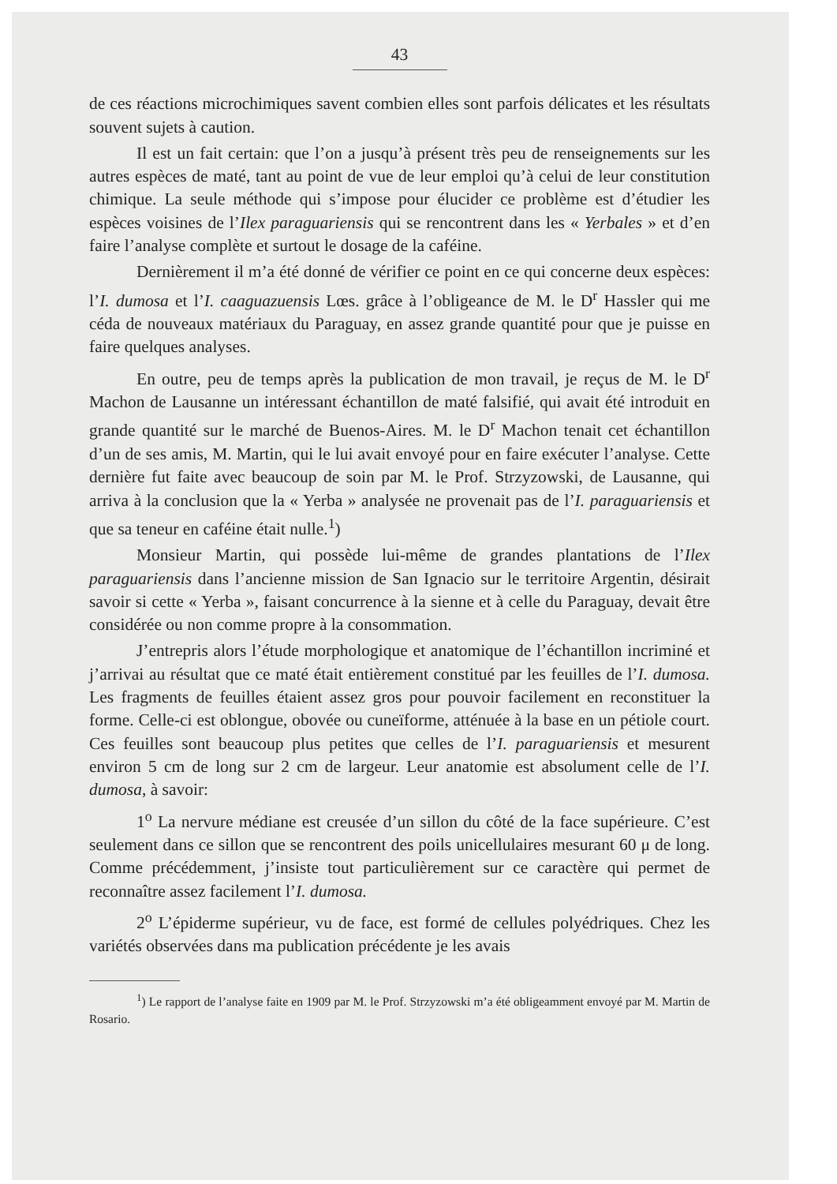43
de ces réactions microchimiques savent combien elles sont parfois délicates et les résultats souvent sujets à caution.
Il est un fait certain: que l’on a jusqu’à présent très peu de renseignements sur les autres espèces de maté, tant au point de vue de leur emploi qu’à celui de leur constitution chimique. La seule méthode qui s’impose pour élucider ce problème est d’étudier les espèces voisines de l’Ilex paraguariensis qui se rencontrent dans les « Yerbales » et d’en faire l’analyse complète et surtout le dosage de la caféine.
Dernièrement il m’a été donné de vérifier ce point en ce qui concerne deux espèces: l’I. dumosa et l’I. caaguazuensis Lœs. grâce à l’obligeance de M. le D<sup>r</sup> Hassler qui me céda de nouveaux matériaux du Paraguay, en assez grande quantité pour que je puisse en faire quelques analyses.
En outre, peu de temps après la publication de mon travail, je reçus de M. le D<sup>r</sup> Machon de Lausanne un intéressant échantillon de maté falsifié, qui avait été introduit en grande quantité sur le marché de Buenos-Aires. M. le D<sup>r</sup> Machon tenait cet échantillon d’un de ses amis, M. Martin, qui le lui avait envoyé pour en faire exécuter l’analyse. Cette dernière fut faite avec beaucoup de soin par M. le Prof. Strzyzowski, de Lausanne, qui arriva à la conclusion que la « Yerba » analysée ne provenait pas de l’I. paraguariensis et que sa teneur en caféine était nulle.<sup>1</sup>)
Monsieur Martin, qui possède lui-même de grandes plantations de l’Ilex paraguariensis dans l’ancienne mission de San Ignacio sur le territoire Argentin, désirait savoir si cette « Yerba », faisant concurrence à la sienne et à celle du Paraguay, devait être considérée ou non comme propre à la consommation.
J’entrepris alors l’étude morphologique et anatomique de l’échantillon incriminé et j’arrivai au résultat que ce maté était entièrement constitué par les feuilles de l’I. dumosa. Les fragments de feuilles étaient assez gros pour pouvoir facilement en reconstituer la forme. Celle-ci est oblongue, obovée ou cuneïforme, atténuée à la base en un pétiole court. Ces feuilles sont beaucoup plus petites que celles de l’I. paraguariensis et mesurent environ 5 cm de long sur 2 cm de largeur. Leur anatomie est absolument celle de l’I. dumosa, à savoir:
1<sup>o</sup> La nervure médiane est creusée d’un sillon du côté de la face supérieure. C’est seulement dans ce sillon que se rencontrent des poils unicellulaires mesurant 60 μ de long. Comme précédemment, j’insiste tout particulièrement sur ce caractère qui permet de reconnaître assez facilement l’I. dumosa.
2<sup>o</sup> L’épiderme supérieur, vu de face, est formé de cellules polyédriques. Chez les variétés observées dans ma publication précédente je les avais
<sup>1</sup>) Le rapport de l’analyse faite en 1909 par M. le Prof. Strzyzowski m’a été obligeamment envoyé par M. Martin de Rosario.